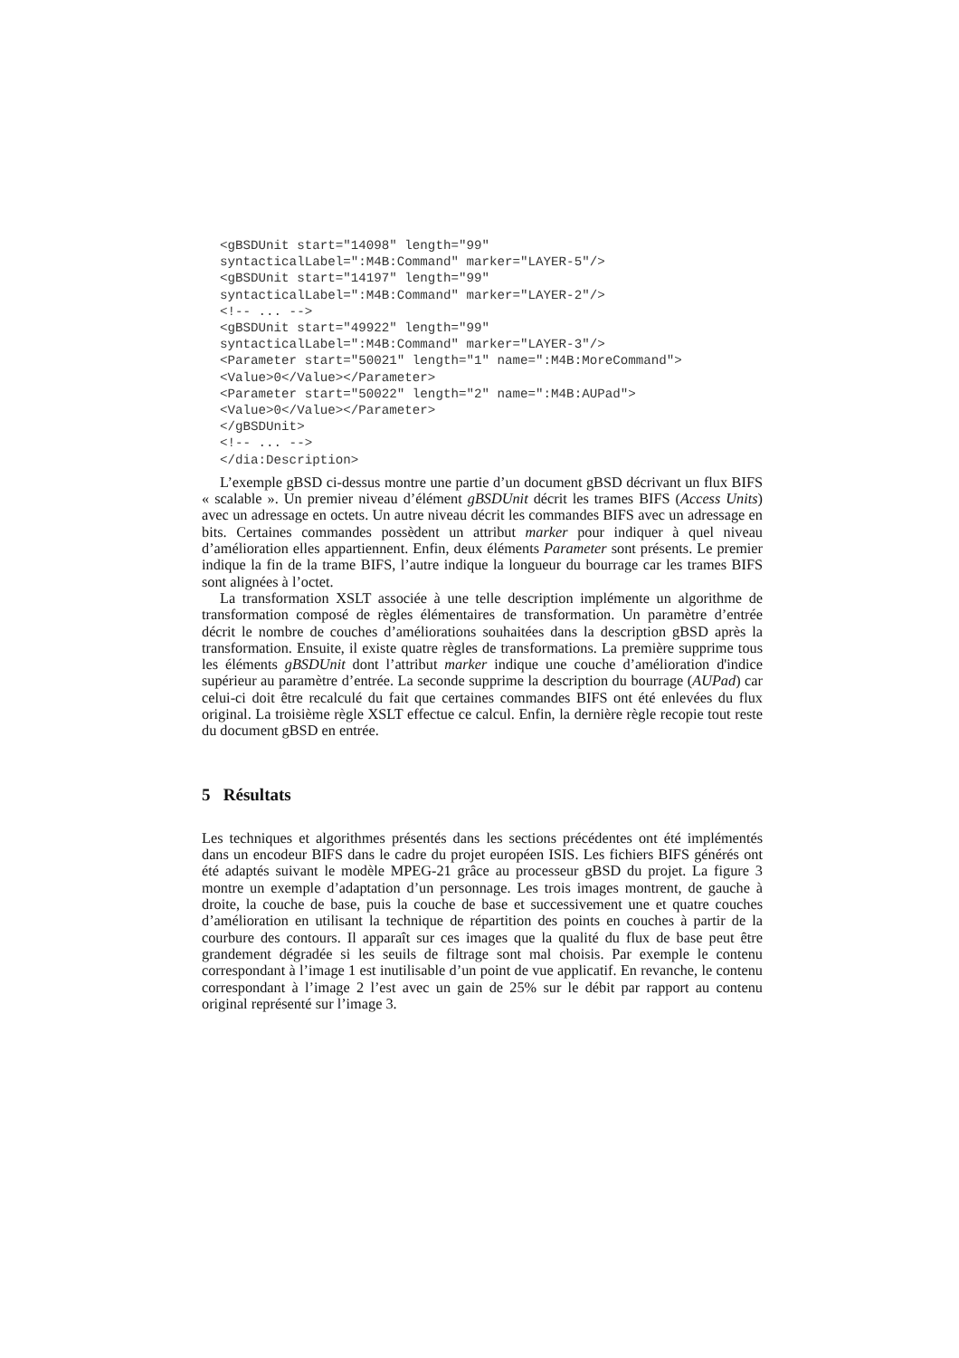<gBSDUnit start="14098" length="99"
syntacticalLabel=":M4B:Command" marker="LAYER-5"/>
<gBSDUnit start="14197" length="99"
syntacticalLabel=":M4B:Command" marker="LAYER-2"/>
<!-- ... -->
<gBSDUnit start="49922" length="99"
syntacticalLabel=":M4B:Command" marker="LAYER-3"/>
<Parameter start="50021" length="1" name=":M4B:MoreCommand">
<Value>0</Value></Parameter>
<Parameter start="50022" length="2" name=":M4B:AUPad">
<Value>0</Value></Parameter>
</gBSDUnit>
<!-- ... -->
</dia:Description>
L’exemple gBSD ci-dessus montre une partie d’un document gBSD décrivant un flux BIFS « scalable ». Un premier niveau d’élément gBSDUnit décrit les trames BIFS (Access Units) avec un adressage en octets. Un autre niveau décrit les commandes BIFS avec un adressage en bits. Certaines commandes possèdent un attribut marker pour indiquer à quel niveau d’amélioration elles appartiennent. Enfin, deux éléments Parameter sont présents. Le premier indique la fin de la trame BIFS, l’autre indique la longueur du bourrage car les trames BIFS sont alignées à l’octet.
La transformation XSLT associée à une telle description implémente un algorithme de transformation composé de règles élémentaires de transformation. Un paramètre d’entrée décrit le nombre de couches d’améliorations souhaitées dans la description gBSD après la transformation. Ensuite, il existe quatre règles de transformations. La première supprime tous les éléments gBSDUnit dont l’attribut marker indique une couche d’amélioration d'indice supérieur au paramètre d’entrée. La seconde supprime la description du bourrage (AUPad) car celui-ci doit être recalculé du fait que certaines commandes BIFS ont été enlevées du flux original. La troisième règle XSLT effectue ce calcul. Enfin, la dernière règle recopie tout reste du document gBSD en entrée.
5 Résultats
Les techniques et algorithmes présentés dans les sections précédentes ont été implémentés dans un encodeur BIFS dans le cadre du projet européen ISIS. Les fichiers BIFS générés ont été adaptés suivant le modèle MPEG-21 grâce au processeur gBSD du projet. La figure 3 montre un exemple d’adaptation d’un personnage. Les trois images montrent, de gauche à droite, la couche de base, puis la couche de base et successivement une et quatre couches d’amélioration en utilisant la technique de répartition des points en couches à partir de la courbure des contours. Il apparaît sur ces images que la qualité du flux de base peut être grandement dégradée si les seuils de filtrage sont mal choisis. Par exemple le contenu correspondant à l’image 1 est inutilisable d’un point de vue applicatif. En revanche, le contenu correspondant à l’image 2 l’est avec un gain de 25% sur le débit par rapport au contenu original représenté sur l’image 3.